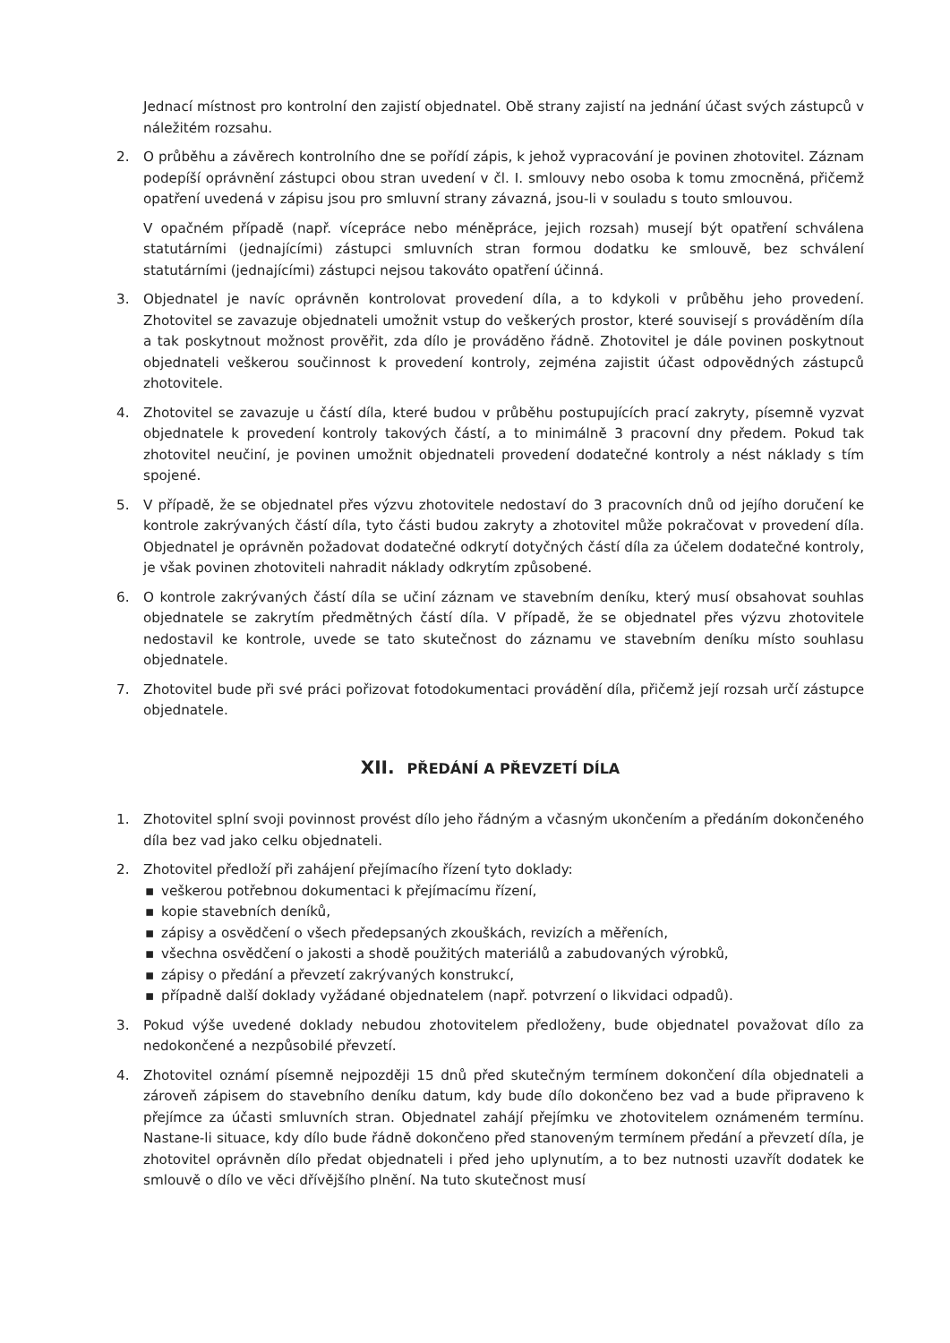Jednací místnost pro kontrolní den zajistí objednatel. Obě strany zajistí na jednání účast svých zástupců v náležitém rozsahu.
2. O průběhu a závěrech kontrolního dne se pořídí zápis, k jehož vypracování je povinen zhotovitel. Záznam podepíší oprávnění zástupci obou stran uvedení v čl. I. smlouvy nebo osoba k tomu zmocněná, přičemž opatření uvedená v zápisu jsou pro smluvní strany závazná, jsou-li v souladu s touto smlouvou.
V opačném případě (např. vícepráce nebo méněpráce, jejich rozsah) musejí být opatření schválena statutárními (jednajícími) zástupci smluvních stran formou dodatku ke smlouvě, bez schválení statutárními (jednajícími) zástupci nejsou takováto opatření účinná.
3. Objednatel je navíc oprávněn kontrolovat provedení díla, a to kdykoli v průběhu jeho provedení. Zhotovitel se zavazuje objednateli umožnit vstup do veškerých prostor, které souvisejí s prováděním díla a tak poskytnout možnost prověřit, zda dílo je prováděno řádně. Zhotovitel je dále povinen poskytnout objednateli veškerou součinnost k provedení kontroly, zejména zajistit účast odpovědných zástupců zhotovitele.
4. Zhotovitel se zavazuje u částí díla, které budou v průběhu postupujících prací zakryty, písemně vyzvat objednatele k provedení kontroly takových částí, a to minimálně 3 pracovní dny předem. Pokud tak zhotovitel neučiní, je povinen umožnit objednateli provedení dodatečné kontroly a nést náklady s tím spojené.
5. V případě, že se objednatel přes výzvu zhotovitele nedostaví do 3 pracovních dnů od jejího doručení ke kontrole zakrývaných částí díla, tyto části budou zakryty a zhotovitel může pokračovat v provedení díla. Objednatel je oprávněn požadovat dodatečné odkrytí dotyčných částí díla za účelem dodatečné kontroly, je však povinen zhotoviteli nahradit náklady odkrytím způsobené.
6. O kontrole zakrývaných částí díla se učiní záznam ve stavebním deníku, který musí obsahovat souhlas objednatele se zakrytím předmětných částí díla. V případě, že se objednatel přes výzvu zhotovitele nedostavil ke kontrole, uvede se tato skutečnost do záznamu ve stavebním deníku místo souhlasu objednatele.
7. Zhotovitel bude při své práci pořizovat fotodokumentaci provádění díla, přičemž její rozsah určí zástupce objednatele.
XII. PŘEDÁNÍ A PŘEVZETÍ DÍLA
1. Zhotovitel splní svoji povinnost provést dílo jeho řádným a včasným ukončením a předáním dokončeného díla bez vad jako celku objednateli.
2. Zhotovitel předloží při zahájení přejímacího řízení tyto doklady:
▪ veškerou potřebnou dokumentaci k přejímacímu řízení,
▪ kopie stavebních deníků,
▪ zápisy a osvědčení o všech předepsaných zkouškách, revizích a měřeních,
▪ všechna osvědčení o jakosti a shodě použitých materiálů a zabudovaných výrobků,
▪ zápisy o předání a převzetí zakrývaných konstrukcí,
▪ případně další doklady vyžádané objednatelem (např. potvrzení o likvidaci odpadů).
3. Pokud výše uvedené doklady nebudou zhotovitelem předloženy, bude objednatel považovat dílo za nedokončené a nezpůsobilé převzetí.
4. Zhotovitel oznámí písemně nejpozději 15 dnů před skutečným termínem dokončení díla objednateli a zároveň zápisem do stavebního deníku datum, kdy bude dílo dokončeno bez vad a bude připraveno k přejímce za účasti smluvních stran. Objednatel zahájí přejímku ve zhotovitelem oznámeném termínu. Nastane-li situace, kdy dílo bude řádně dokončeno před stanoveným termínem předání a převzetí díla, je zhotovitel oprávněn dílo předat objednateli i před jeho uplynutím, a to bez nutnosti uzavřít dodatek ke smlouvě o dílo ve věci dřívějšího plnění. Na tuto skutečnost musí